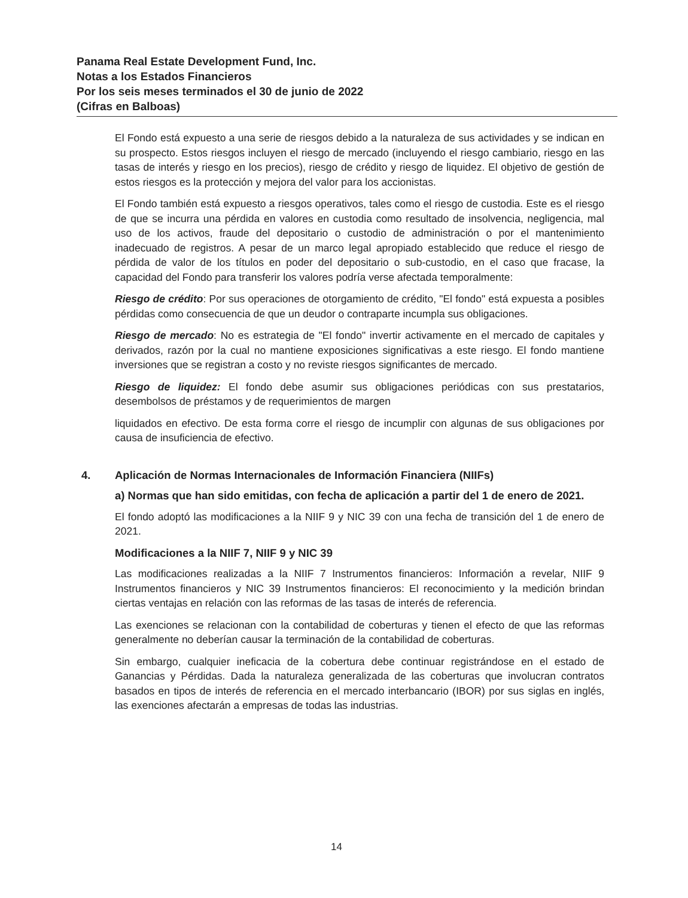Panama Real Estate Development Fund, Inc.
Notas a los Estados Financieros
Por los seis meses terminados el 30 de junio de 2022
(Cifras en Balboas)
El Fondo está expuesto a una serie de riesgos debido a la naturaleza de sus actividades y se indican en su prospecto. Estos riesgos incluyen el riesgo de mercado (incluyendo el riesgo cambiario, riesgo en las tasas de interés y riesgo en los precios), riesgo de crédito y riesgo de liquidez. El objetivo de gestión de estos riesgos es la protección y mejora del valor para los accionistas.
El Fondo también está expuesto a riesgos operativos, tales como el riesgo de custodia. Este es el riesgo de que se incurra una pérdida en valores en custodia como resultado de insolvencia, negligencia, mal uso de los activos, fraude del depositario o custodio de administración o por el mantenimiento inadecuado de registros. A pesar de un marco legal apropiado establecido que reduce el riesgo de pérdida de valor de los títulos en poder del depositario o sub-custodio, en el caso que fracase, la capacidad del Fondo para transferir los valores podría verse afectada temporalmente:
Riesgo de crédito: Por sus operaciones de otorgamiento de crédito, "El fondo" está expuesta a posibles pérdidas como consecuencia de que un deudor o contraparte incumpla sus obligaciones.
Riesgo de mercado: No es estrategia de "El fondo" invertir activamente en el mercado de capitales y derivados, razón por la cual no mantiene exposiciones significativas a este riesgo. El fondo mantiene inversiones que se registran a costo y no reviste riesgos significantes de mercado.
Riesgo de liquidez: El fondo debe asumir sus obligaciones periódicas con sus prestatarios, desembolsos de préstamos y de requerimientos de margen
liquidados en efectivo. De esta forma corre el riesgo de incumplir con algunas de sus obligaciones por causa de insuficiencia de efectivo.
4. Aplicación de Normas Internacionales de Información Financiera (NIIFs)
a) Normas que han sido emitidas, con fecha de aplicación a partir del 1 de enero de 2021.
El fondo adoptó las modificaciones a la NIIF 9 y NIC 39 con una fecha de transición del 1 de enero de 2021.
Modificaciones a la NIIF 7, NIIF 9 y NIC 39
Las modificaciones realizadas a la NIIF 7 Instrumentos financieros: Información a revelar, NIIF 9 Instrumentos financieros y NIC 39 Instrumentos financieros: El reconocimiento y la medición brindan ciertas ventajas en relación con las reformas de las tasas de interés de referencia.
Las exenciones se relacionan con la contabilidad de coberturas y tienen el efecto de que las reformas generalmente no deberían causar la terminación de la contabilidad de coberturas.
Sin embargo, cualquier ineficacia de la cobertura debe continuar registrándose en el estado de Ganancias y Pérdidas. Dada la naturaleza generalizada de las coberturas que involucran contratos basados en tipos de interés de referencia en el mercado interbancario (IBOR) por sus siglas en inglés, las exenciones afectarán a empresas de todas las industrias.
14